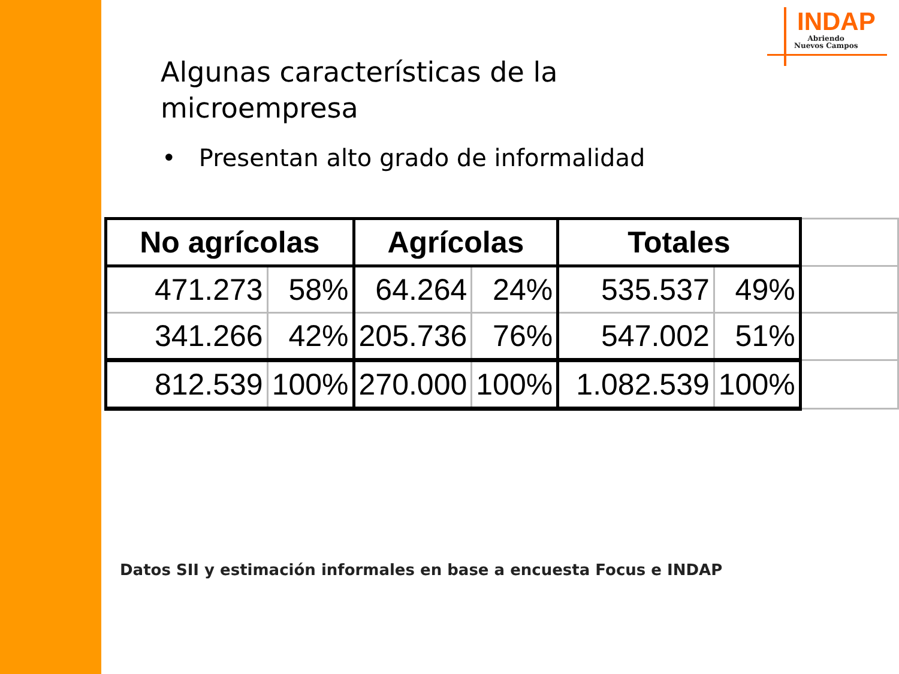INDAP
Abriendo
Nuevos Campos
Algunas características de la microempresa
• Presentan alto grado de informalidad
| No agrícolas | | Agrícolas | | Totales | | |
| 471.273 | 58% | 64.264 | 24% | 535.537 | 49% | |
| 341.266 | 42% | 205.736 | 76% | 547.002 | 51% | |
| 812.539 | 100% | 270.000 | 100% | 1.082.539 | 100% | |
Datos SII y estimación informales en base a encuesta Focus e INDAP